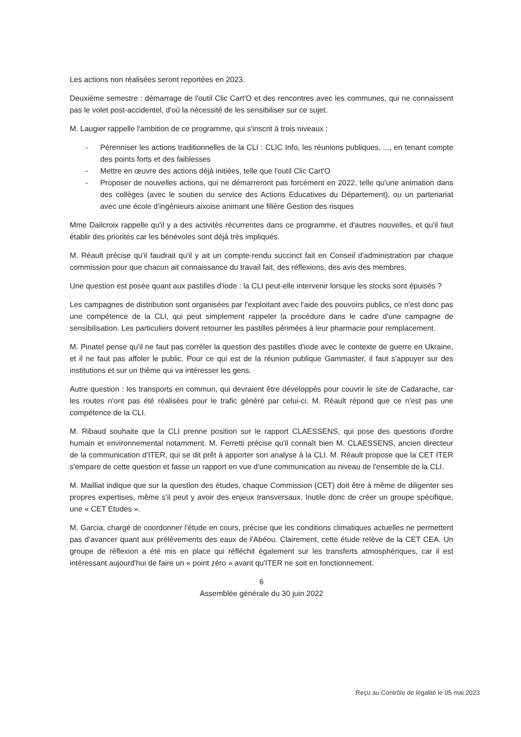Les actions non réalisées seront reportées en 2023.
Deuxième semestre : démarrage de l'outil Clic Cart'O et des rencontres avec les communes, qui ne connaissent pas le volet post-accidentel, d'où la nécessité de les sensibiliser sur ce sujet.
M. Laugier rappelle l'ambition de ce programme, qui s'inscrit à trois niveaux :
- Pérenniser les actions traditionnelles de la CLI : CLIC Info, les réunions publiques, ..., en tenant compte des points forts et des faiblesses
- Mettre en œuvre des actions déjà initiées, telle que l'outil Clic Cart'O
- Proposer de nouvelles actions, qui ne démarreront pas forcément en 2022, telle qu'une animation dans des collèges (avec le soutien du service des Actions Educatives du Département), ou un partenariat avec une école d'ingénieurs aixoise animant une filière Gestion des risques
Mme Dailcroix rappelle qu'il y a des activités récurrentes dans ce programme, et d'autres nouvelles, et qu'il faut établir des priorités car les bénévoles sont déjà très impliqués.
M. Réault précise qu'il faudrait qu'il y ait un compte-rendu succinct fait en Conseil d'administration par chaque commission pour que chacun ait connaissance du travail fait, des réflexions, des avis des membres.
Une question est posée quant aux pastilles d'iode : la CLI peut-elle intervenir lorsque les stocks sont épuisés ?
Les campagnes de distribution sont organisées par l'exploitant avec l'aide des pouvoirs publics, ce n'est donc pas une compétence de la CLI, qui peut simplement rappeler la procédure dans le cadre d'une campagne de sensibilisation. Les particuliers doivent retourner les pastilles périmées à leur pharmacie pour remplacement.
M. Pinatel pense qu'il ne faut pas corréler la question des pastilles d'iode avec le contexte de guerre en Ukraine, et il ne faut pas affoler le public. Pour ce qui est de la réunion publique Gammaster, il faut s'appuyer sur des institutions et sur un thème qui va intéresser les gens.
Autre question : les transports en commun, qui devraient être développés pour couvrir le site de Cadarache, car les routes n'ont pas été réalisées pour le trafic généré par celui-ci. M. Réault répond que ce n'est pas une compétence de la CLI.
M. Ribaud souhaite que la CLI prenne position sur le rapport CLAESSENS, qui pose des questions d'ordre humain et environnemental notamment. M. Ferretti précise qu'il connaît bien M. CLAESSENS, ancien directeur de la communication d'ITER, qui se dit prêt à apporter son analyse à la CLI. M. Réault propose que la CET ITER s'empare de cette question et fasse un rapport en vue d'une communication au niveau de l'ensemble de la CLI.
M. Mailliat indique que sur la question des études, chaque Commission (CET) doit être à même de diligenter ses propres expertises, même s'il peut y avoir des enjeux transversaux. Inutile donc de créer un groupe spécifique, une « CET Etudes ».
M. Garcia, chargé de coordonner l'étude en cours, précise que les conditions climatiques actuelles ne permettent pas d'avancer quant aux prélèvements des eaux de l'Abéou. Clairement, cette étude relève de la CET CEA. Un groupe de réflexion a été mis en place qui réfléchit également sur les transferts atmosphériques, car il est intéressant aujourd'hui de faire un « point zéro » avant qu'ITER ne soit en fonctionnement.
6
Assemblée générale du 30 juin 2022
Reçu au Contrôle de légalité le 05 mai 2023